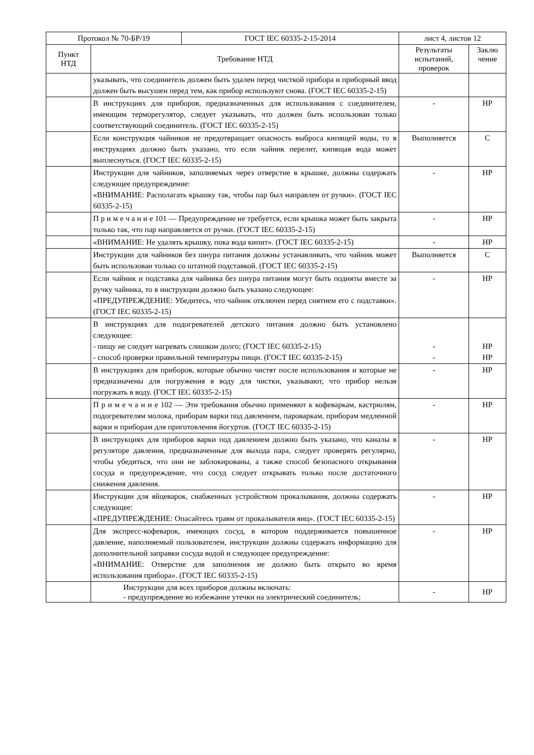| / Протокол № 70-БР/19 / ГОСТ IEC 60335-2-15-2014 / | | лист 4, листов 12 | |
| Пункт НТД | Требование НТД | Результаты испытаний, проверок | Заклю чение |
| | указывать, что соединитель должен быть удален перед чисткой прибора и приборный ввод должен быть высушен перед тем, как прибор используют снова. (ГОСТ IEC 60335-2-15) | | |
| | В инструкциях для приборов, предназначенных для использования с соеди­нителем, имеющим терморегулятор, следует указывать, что должен быть ис­пользован только соответствующий соединитель. (ГОСТ IEC 60335-2-15) | - | НР |
| | Если конструкция чайников не предотвращает опасность выброса кипящей воды, то в инструкциях должно быть указано, что если чайник перелит, ки­пящая вода может выплеснуться. (ГОСТ IEC 60335-2-15) | Выполняется | С |
| | Инструкции для чайников, заполняемых через отверстие в крышке, должны содержать следующее предупреждение: «ВНИМАНИЕ: Располагать крышку так, чтобы пар был направлен от руч­ки». (ГОСТ IEC 60335-2-15) | - | НР |
| | П р и м е ч а н и е 101 — Предупреждение не требуется, если крышка может быть закрыта только так, что пар направляется от ручки. (ГОСТ IEC 60335-2-15) | - | НР |
| | «ВНИМАНИЕ: Не удалять крышку, пока вода кипит». (ГОСТ IEC 60335-2-15) | - | НР |
| | Инструкции для чайников без шнура питания должны устанавливать, что чайник может быть использован только со штатной подставкой. (ГОСТ IEC 60335-2-15) | Выполняется | С |
| | Если чайник и подставка для чайника без шнура питания могут быть подняты вместе за ручку чайника, то в инструкции должно быть указано следующее: «ПРЕДУПРЕЖДЕНИЕ: Убедитесь, что чайник отключен перед снятием его с подставки». (ГОСТ IEC 60335-2-15) | - | НР |
| | В инструкциях для подогревателей детского питания должно быть установле­но следующее: - пищу не следует нагревать слишком долго; (ГОСТ IEC 60335-2-15) - способ проверки правильной температуры пищи. (ГОСТ IEC 60335-2-15) | - - | НР НР |
| | В инструкциях для приборов, которые обычно чистят после использования и которые не предназначены для погружения в воду для чистки, указывают, что прибор нельзя погружать в воду. (ГОСТ IEC 60335-2-15) | - | НР |
| | П р и м е ч а н и е 102 — Эти требования обычно применяют к кофеваркам, кастрюлям, подогревателям молока, приборам варки под давлением, паровар­кам, приборам медленной варки и приборам для приготовления йогуртов. (ГОСТ IEC 60335-2-15) | - | НР |
| | В инструкциях для приборов варки под давлением должно быть указано, что каналы в регуляторе давления, предназначенные для выхода пара, следует проверять регулярно, чтобы убедиться, что они не заблокированы, а также способ безопасного открывания сосуда и предупреждение, что сосуд следует открывать только после достаточного снижения давления. | - | НР |
| | Инструкции для яйцеварок, снабженных устройством прокалывания, должны содержать следующее: «ПРЕДУПРЕЖДЕНИЕ: Опасайтесь травм от прокалывателя яиц». (ГОСТ IEC 60335-2-15) | - | НР |
| | Для экспресс-кофеварок, имеющих сосуд, в котором поддерживается повы­шенное давление, наполняемый пользователем, инструкции должны содер­жать информацию для дополнительной заправки сосуда водой и следующее предупреждение: «ВНИМАНИЕ: Отверстие для заполнения не должно быть открыто во время использования прибора». (ГОСТ IEC 60335-2-15) | - | НР |
| | Инструкции для всех приборов должны включать: - предупреждение во избежание утечки на электрический соедини­ тель; | - | НР |